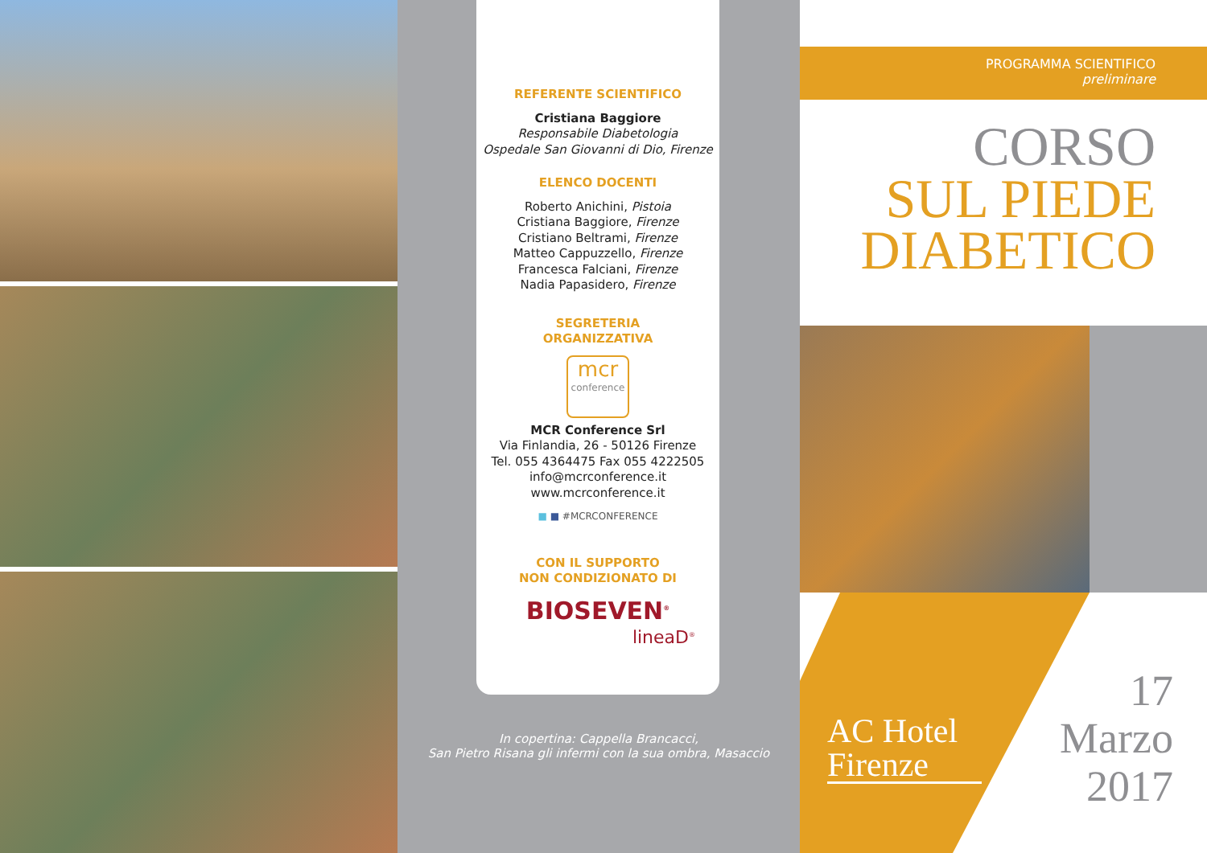REFERENTE SCIENTIFICO
Cristiana Baggiore
Responsabile Diabetologia
Ospedale San Giovanni di Dio, Firenze
ELENCO DOCENTI
Roberto Anichini, Pistoia
Cristiana Baggiore, Firenze
Cristiano Beltrami, Firenze
Matteo Cappuzzello, Firenze
Francesca Falciani, Firenze
Nadia Papasidero, Firenze
SEGRETERIA
ORGANIZZATIVA
mcr
conference
MCR Conference Srl
Via Finlandia, 26 - 50126 Firenze
Tel. 055 4364475 Fax 055 4222505
info@mcrconference.it
www.mcrconference.it
■ ■ #MCRCONFERENCE
CON IL SUPPORTO
NON CONDIZIONATO DI
BIOSEVEN<sup>®</sup>
lineaD<sup>®</sup>
In copertina: Cappella Brancacci,
San Pietro Risana gli infermi con la sua ombra, Masaccio
PROGRAMMA SCIENTIFICO
preliminare
CORSO
SUL PIEDE
DIABETICO
AC Hotel
Firenze
17
Marzo
2017